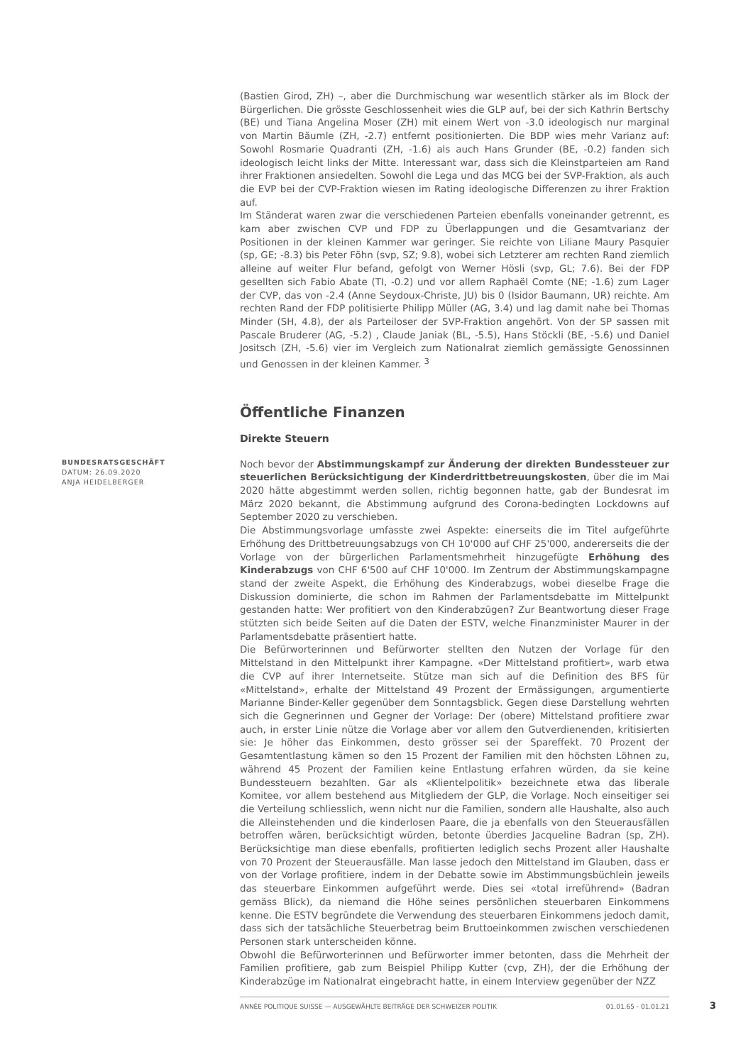(Bastien Girod, ZH) –, aber die Durchmischung war wesentlich stärker als im Block der Bürgerlichen. Die grösste Geschlossenheit wies die GLP auf, bei der sich Kathrin Bertschy (BE) und Tiana Angelina Moser (ZH) mit einem Wert von -3.0 ideologisch nur marginal von Martin Bäumle (ZH, -2.7) entfernt positionierten. Die BDP wies mehr Varianz auf: Sowohl Rosmarie Quadranti (ZH, -1.6) als auch Hans Grunder (BE, -0.2) fanden sich ideologisch leicht links der Mitte. Interessant war, dass sich die Kleinstparteien am Rand ihrer Fraktionen ansiedelten. Sowohl die Lega und das MCG bei der SVP-Fraktion, als auch die EVP bei der CVP-Fraktion wiesen im Rating ideologische Differenzen zu ihrer Fraktion auf.
Im Ständerat waren zwar die verschiedenen Parteien ebenfalls voneinander getrennt, es kam aber zwischen CVP und FDP zu Überlappungen und die Gesamtvarianz der Positionen in der kleinen Kammer war geringer. Sie reichte von Liliane Maury Pasquier (sp, GE; -8.3) bis Peter Föhn (svp, SZ; 9.8), wobei sich Letzterer am rechten Rand ziemlich alleine auf weiter Flur befand, gefolgt von Werner Hösli (svp, GL; 7.6). Bei der FDP gesellten sich Fabio Abate (TI, -0.2) und vor allem Raphaël Comte (NE; -1.6) zum Lager der CVP, das von -2.4 (Anne Seydoux-Christe, JU) bis 0 (Isidor Baumann, UR) reichte. Am rechten Rand der FDP politisierte Philipp Müller (AG, 3.4) und lag damit nahe bei Thomas Minder (SH, 4.8), der als Parteiloser der SVP-Fraktion angehört. Von der SP sassen mit Pascale Bruderer (AG, -5.2) , Claude Janiak (BL, -5.5), Hans Stöckli (BE, -5.6) und Daniel Jositsch (ZH, -5.6) vier im Vergleich zum Nationalrat ziemlich gemässigte Genossinnen und Genossen in der kleinen Kammer. <sup>3</sup>
Öffentliche Finanzen
Direkte Steuern
Noch bevor der Abstimmungskampf zur Änderung der direkten Bundessteuer zur steuerlichen Berücksichtigung der Kinderdrittbetreuungskosten, über die im Mai 2020 hätte abgestimmt werden sollen, richtig begonnen hatte, gab der Bundesrat im März 2020 bekannt, die Abstimmung aufgrund des Corona-bedingten Lockdowns auf September 2020 zu verschieben.
Die Abstimmungsvorlage umfasste zwei Aspekte: einerseits die im Titel aufgeführte Erhöhung des Drittbetreuungsabzugs von CH 10'000 auf CHF 25'000, andererseits die der Vorlage von der bürgerlichen Parlamentsmehrheit hinzugefügte Erhöhung des Kinderabzugs von CHF 6'500 auf CHF 10'000. Im Zentrum der Abstimmungskampagne stand der zweite Aspekt, die Erhöhung des Kinderabzugs, wobei dieselbe Frage die Diskussion dominierte, die schon im Rahmen der Parlamentsdebatte im Mittelpunkt gestanden hatte: Wer profitiert von den Kinderabzügen? Zur Beantwortung dieser Frage stützten sich beide Seiten auf die Daten der ESTV, welche Finanzminister Maurer in der Parlamentsdebatte präsentiert hatte.
Die Befürworterinnen und Befürworter stellten den Nutzen der Vorlage für den Mittelstand in den Mittelpunkt ihrer Kampagne. «Der Mittelstand profitiert», warb etwa die CVP auf ihrer Internetseite. Stütze man sich auf die Definition des BFS für «Mittelstand», erhalte der Mittelstand 49 Prozent der Ermässigungen, argumentierte Marianne Binder-Keller gegenüber dem Sonntagsblick. Gegen diese Darstellung wehrten sich die Gegnerinnen und Gegner der Vorlage: Der (obere) Mittelstand profitiere zwar auch, in erster Linie nütze die Vorlage aber vor allem den Gutverdienenden, kritisierten sie: Je höher das Einkommen, desto grösser sei der Spareffekt. 70 Prozent der Gesamtentlastung kämen so den 15 Prozent der Familien mit den höchsten Löhnen zu, während 45 Prozent der Familien keine Entlastung erfahren würden, da sie keine Bundessteuern bezahlten. Gar als «Klientelpolitik» bezeichnete etwa das liberale Komitee, vor allem bestehend aus Mitgliedern der GLP, die Vorlage. Noch einseitiger sei die Verteilung schliesslich, wenn nicht nur die Familien, sondern alle Haushalte, also auch die Alleinstehenden und die kinderlosen Paare, die ja ebenfalls von den Steuerausfällen betroffen wären, berücksichtigt würden, betonte überdies Jacqueline Badran (sp, ZH). Berücksichtige man diese ebenfalls, profitierten lediglich sechs Prozent aller Haushalte von 70 Prozent der Steuerausfälle. Man lasse jedoch den Mittelstand im Glauben, dass er von der Vorlage profitiere, indem in der Debatte sowie im Abstimmungsbüchlein jeweils das steuerbare Einkommen aufgeführt werde. Dies sei «total irreführend» (Badran gemäss Blick), da niemand die Höhe seines persönlichen steuerbaren Einkommens kenne. Die ESTV begründete die Verwendung des steuerbaren Einkommens jedoch damit, dass sich der tatsächliche Steuerbetrag beim Bruttoeinkommen zwischen verschiedenen Personen stark unterscheiden könne.
Obwohl die Befürworterinnen und Befürworter immer betonten, dass die Mehrheit der Familien profitiere, gab zum Beispiel Philipp Kutter (cvp, ZH), der die Erhöhung der Kinderabzüge im Nationalrat eingebracht hatte, in einem Interview gegenüber der NZZ
BUNDESRATSGESCHÄFT
DATUM: 26.09.2020
ANJA HEIDELBERGER
ANNÉE POLITIQUE SUISSE — AUSGEWÄHLTE BEITRÄGE DER SCHWEIZER POLITIK 01.01.65 - 01.01.21 3